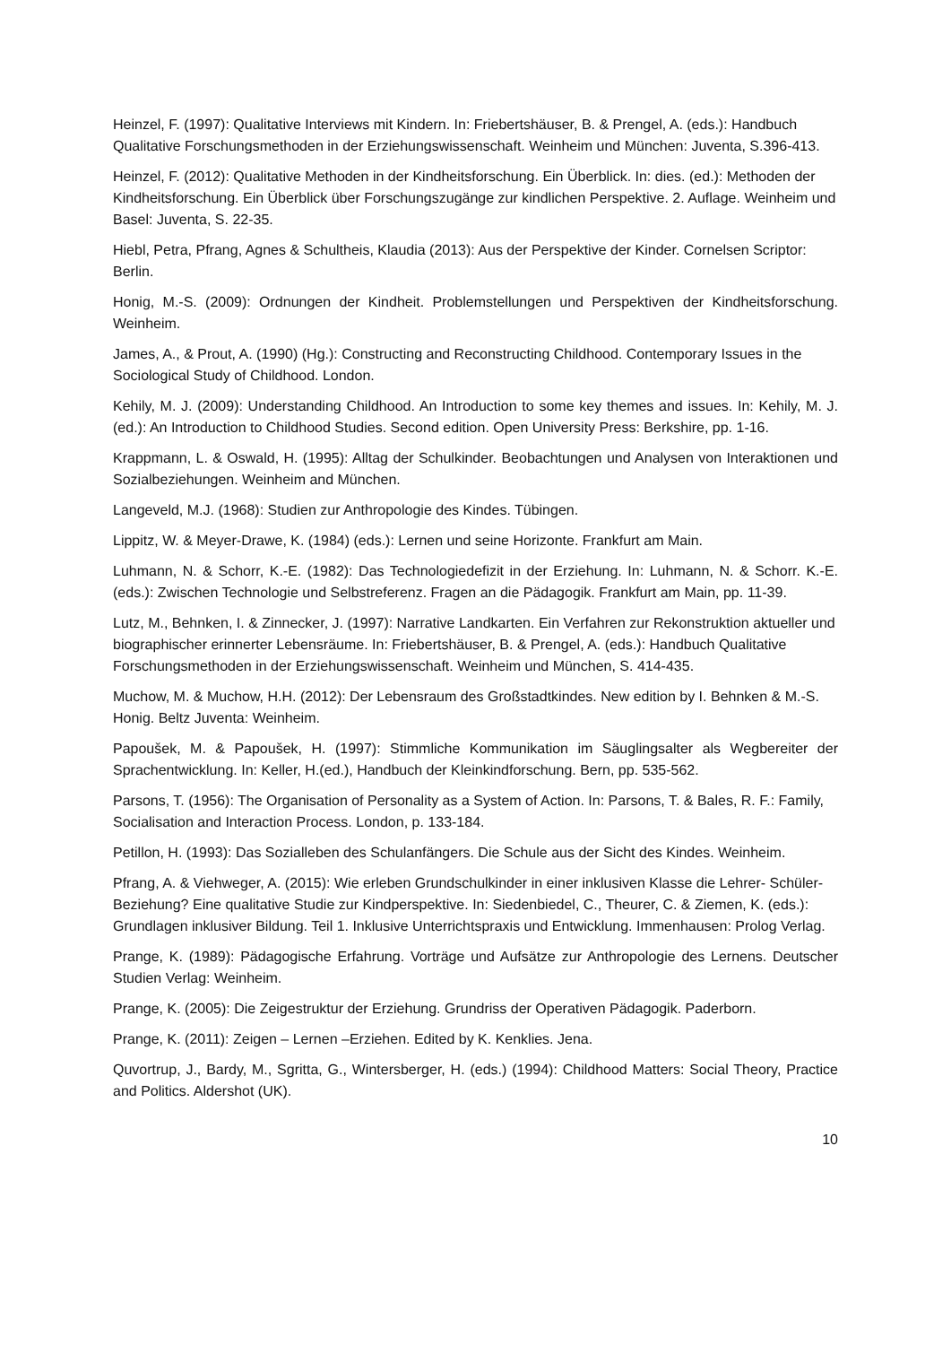Heinzel, F. (1997): Qualitative Interviews mit Kindern. In: Friebertshäuser, B. & Prengel, A. (eds.): Handbuch Qualitative Forschungsmethoden in der Erziehungswissenschaft. Weinheim und München: Juventa, S.396-413.
Heinzel, F. (2012): Qualitative Methoden in der Kindheitsforschung. Ein Überblick. In: dies. (ed.): Methoden der Kindheitsforschung. Ein Überblick über Forschungszugänge zur kindlichen Perspektive. 2. Auflage. Weinheim und Basel: Juventa, S. 22-35.
Hiebl, Petra, Pfrang, Agnes & Schultheis, Klaudia (2013): Aus der Perspektive der Kinder. Cornelsen Scriptor: Berlin.
Honig, M.-S. (2009): Ordnungen der Kindheit. Problemstellungen und Perspektiven der Kindheitsforschung. Weinheim.
James, A., & Prout, A. (1990) (Hg.): Constructing and Reconstructing Childhood. Contemporary Issues in the Sociological Study of Childhood. London.
Kehily, M. J. (2009): Understanding Childhood. An Introduction to some key themes and issues. In: Kehily, M. J. (ed.): An Introduction to Childhood Studies. Second edition. Open University Press: Berkshire, pp. 1-16.
Krappmann, L. & Oswald, H. (1995): Alltag der Schulkinder. Beobachtungen und Analysen von Interaktionen und Sozialbeziehungen. Weinheim and München.
Langeveld, M.J. (1968): Studien zur Anthropologie des Kindes. Tübingen.
Lippitz, W. & Meyer-Drawe, K. (1984) (eds.): Lernen und seine Horizonte. Frankfurt am Main.
Luhmann, N. & Schorr, K.-E. (1982): Das Technologiedefizit in der Erziehung. In: Luhmann, N. & Schorr. K.-E. (eds.): Zwischen Technologie und Selbstreferenz. Fragen an die Pädagogik. Frankfurt am Main, pp. 11-39.
Lutz, M., Behnken, I. & Zinnecker, J. (1997): Narrative Landkarten. Ein Verfahren zur Rekonstruktion aktueller und biographischer erinnerter Lebensräume. In: Friebertshäuser, B. & Prengel, A. (eds.): Handbuch Qualitative Forschungsmethoden in der Erziehungswissenschaft. Weinheim und München, S. 414-435.
Muchow, M. & Muchow, H.H. (2012): Der Lebensraum des Großstadtkindes. New edition by I. Behnken & M.-S. Honig. Beltz Juventa: Weinheim.
Papoušek, M. & Papoušek, H. (1997): Stimmliche Kommunikation im Säuglingsalter als Wegbereiter der Sprachentwicklung. In: Keller, H.(ed.), Handbuch der Kleinkindforschung. Bern, pp. 535-562.
Parsons, T. (1956): The Organisation of Personality as a System of Action. In: Parsons, T. & Bales, R. F.: Family, Socialisation and Interaction Process. London, p. 133-184.
Petillon, H. (1993): Das Sozialleben des Schulanfängers. Die Schule aus der Sicht des Kindes. Weinheim.
Pfrang, A. & Viehweger, A. (2015): Wie erleben Grundschulkinder in einer inklusiven Klasse die Lehrer- Schüler-Beziehung? Eine qualitative Studie zur Kindperspektive. In: Siedenbiedel, C., Theurer, C. & Ziemen, K. (eds.): Grundlagen inklusiver Bildung. Teil 1. Inklusive Unterrichtspraxis und Entwicklung. Immenhausen: Prolog Verlag.
Prange, K. (1989): Pädagogische Erfahrung. Vorträge und Aufsätze zur Anthropologie des Lernens. Deutscher Studien Verlag: Weinheim.
Prange, K. (2005): Die Zeigestruktur der Erziehung. Grundriss der Operativen Pädagogik. Paderborn.
Prange, K. (2011): Zeigen – Lernen –Erziehen. Edited by K. Kenklies. Jena.
Quvortrup, J., Bardy, M., Sgritta, G., Wintersberger, H. (eds.) (1994): Childhood Matters: Social Theory, Practice and Politics. Aldershot (UK).
10